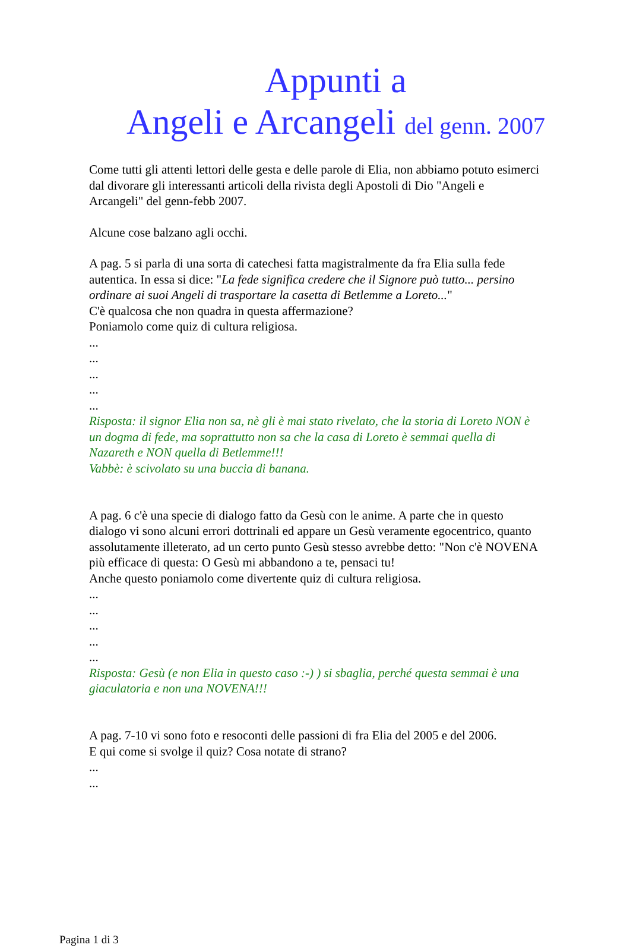Appunti a
Angeli e Arcangeli del genn. 2007
Come tutti gli attenti lettori delle gesta e delle parole di Elia, non abbiamo potuto esimerci dal divorare gli interessanti articoli della rivista degli Apostoli di Dio "Angeli e Arcangeli" del genn-febb 2007.
Alcune cose balzano agli occhi.
A pag. 5 si parla di una sorta di catechesi fatta magistralmente da fra Elia sulla fede autentica. In essa si dice: "La fede significa credere che il Signore può tutto... persino ordinare ai suoi Angeli di trasportare la casetta di Betlemme a Loreto..."
C'è qualcosa che non quadra in questa affermazione?
Poniamolo come quiz di cultura religiosa.
...
...
...
...
...
Risposta: il signor Elia non sa, nè gli è mai stato rivelato, che la storia di Loreto NON è un dogma di fede, ma soprattutto non sa che la casa di Loreto è semmai quella di Nazareth e NON quella di Betlemme!!!
Vabbè: è scivolato su una buccia di banana.
A pag. 6 c'è una specie di dialogo fatto da Gesù con le anime. A parte che in questo dialogo vi sono alcuni errori dottrinali ed appare un Gesù veramente egocentrico, quanto assolutamente illeterato, ad un certo punto Gesù stesso avrebbe detto: "Non c'è NOVENA più efficace di questa: O Gesù mi abbandono a te, pensaci tu!
Anche questo poniamolo come divertente quiz di cultura religiosa.
...
...
...
...
...
Risposta: Gesù (e non Elia in questo caso :-) ) si sbaglia, perché questa semmai è una giaculatoria e non una NOVENA!!!
A pag. 7-10 vi sono foto e resoconti delle passioni di fra Elia del 2005 e del 2006.
E qui come si svolge il quiz? Cosa notate di strano?
...
...
Pagina 1 di 3